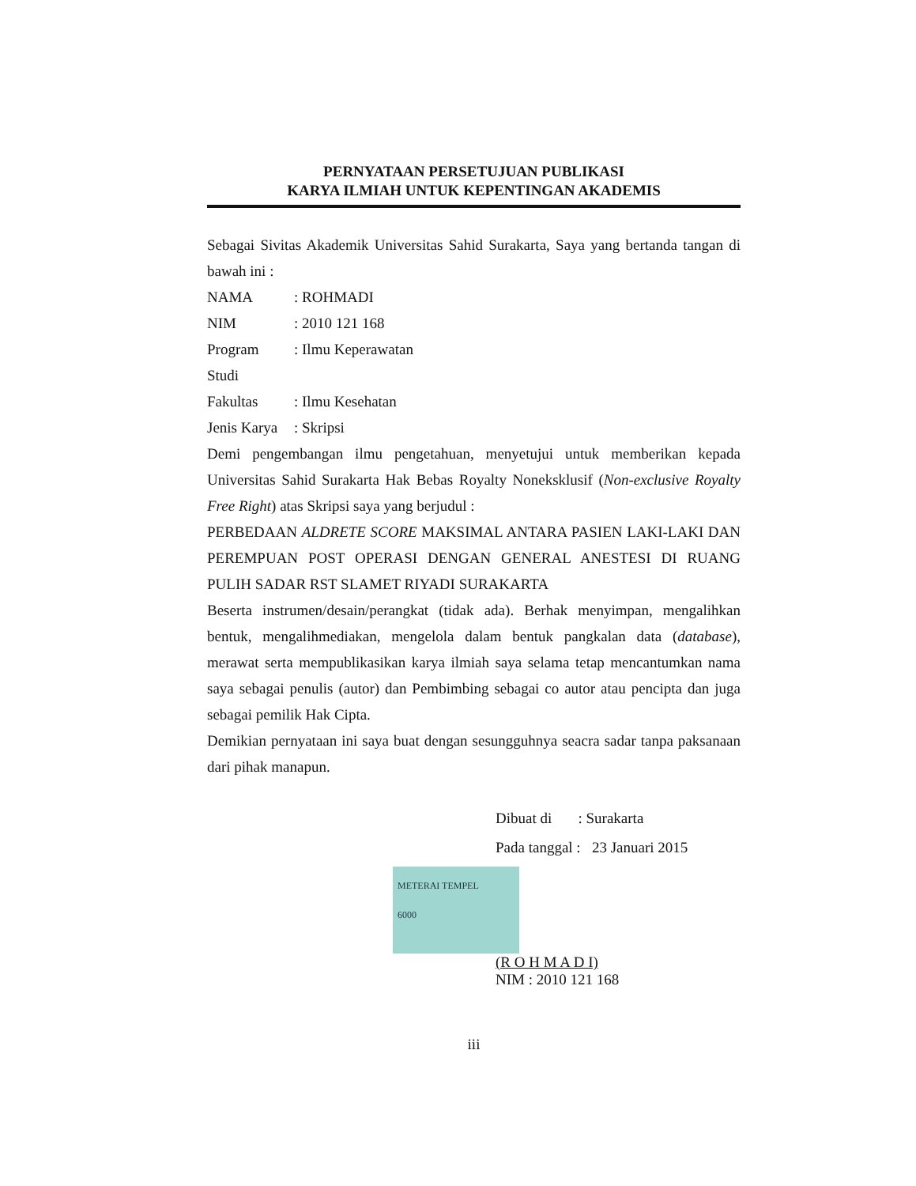PERNYATAAN PERSETUJUAN PUBLIKASI
KARYA ILMIAH UNTUK KEPENTINGAN AKADEMIS
Sebagai Sivitas Akademik Universitas Sahid Surakarta, Saya yang bertanda tangan di bawah ini :
NAMA: ROHMADI
NIM: 2010 121 168
Program Studi: Ilmu Keperawatan
Fakultas: Ilmu Kesehatan
Jenis Karya: Skripsi
Demi pengembangan ilmu pengetahuan, menyetujui untuk memberikan kepada Universitas Sahid Surakarta Hak Bebas Royalty Noneksklusif (Non-exclusive Royalty Free Right) atas Skripsi saya yang berjudul :
PERBEDAAN ALDRETE SCORE MAKSIMAL ANTARA PASIEN LAKI-LAKI DAN PEREMPUAN POST OPERASI DENGAN GENERAL ANESTESI DI RUANG PULIH SADAR RST SLAMET RIYADI SURAKARTA
Beserta instrumen/desain/perangkat (tidak ada). Berhak menyimpan, mengalihkan bentuk, mengalihmediakan, mengelola dalam bentuk pangkalan data (database), merawat serta mempublikasikan karya ilmiah saya selama tetap mencantumkan nama saya sebagai penulis (autor) dan Pembimbing sebagai co autor atau pencipta dan juga sebagai pemilik Hak Cipta.
Demikian pernyataan ini saya buat dengan sesungguhnya seacra sadar tanpa paksanaan dari pihak manapun.
Dibuat di : Surakarta
Pada tanggal : 23 Januari 2015
METERAI TEMPEL
6000
(R O H M A D I)
NIM : 2010 121 168
iii